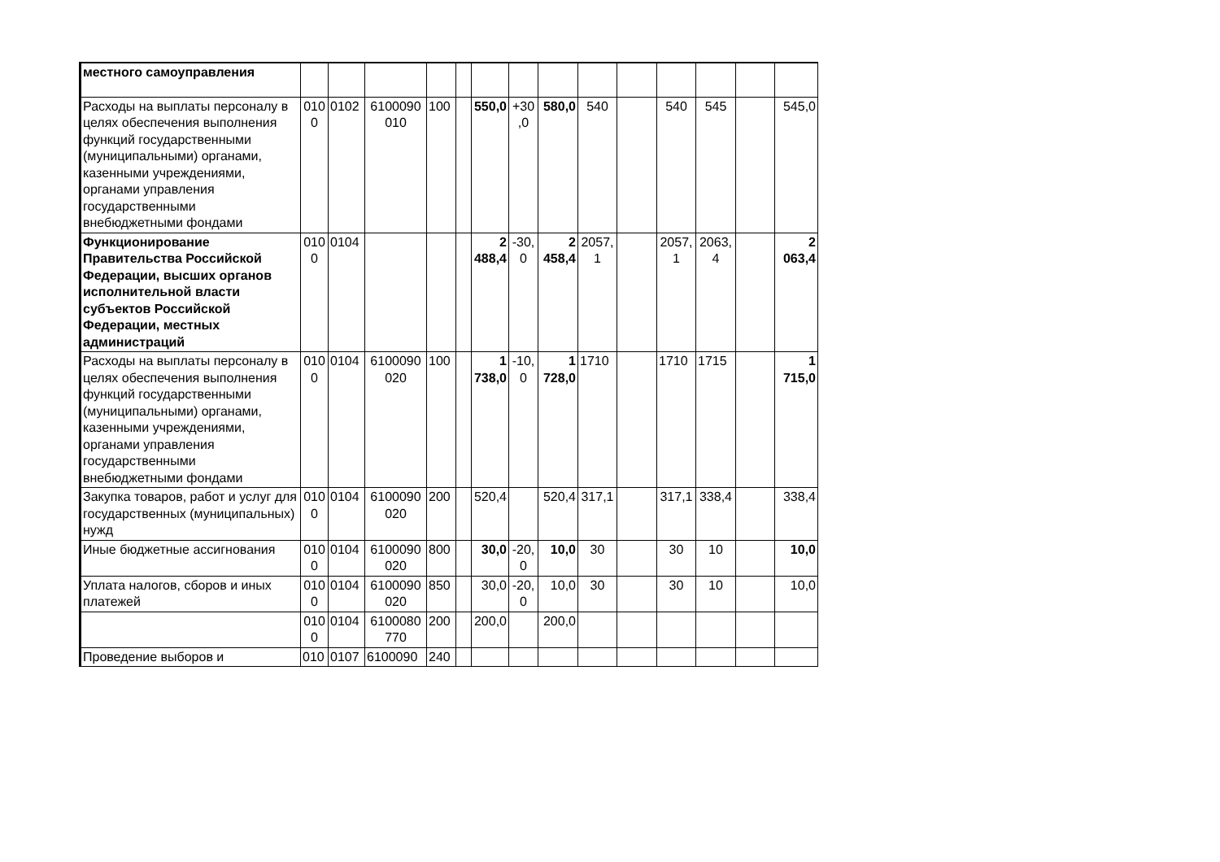| местного самоуправления | | | | | | | | | | | | | | |
| Расходы на выплаты персоналу в целях обеспечения выполнения функций государственными (муниципальными) органами, казенными учреждениями, органами управления государственными внебюджетными фондами | 0100 | 0102 | 6100090010 | 100 | | 550,0 | +30,0 | 580,0 | 540 | | 540 | 545 | | 545,0 |
| Функционирование Правительства Российской Федерации, высших органов исполнительной власти субъектов Российской Федерации, местных администраций | 0100 | 0104 | | | | 2 488,4 | -30,0 | 2 458,4 | 2057,1 | | 2057,1 | 2063,4 | | 2 063,4 |
| Расходы на выплаты персоналу в целях обеспечения выполнения функций государственными (муниципальными) органами, казенными учреждениями, органами управления государственными внебюджетными фондами | 0100 | 0104 | 6100090020 | 100 | | 1 738,0 | -10,0 | 1 728,0 | 1710 | | 1710 | 1715 | | 1 715,0 |
| Закупка товаров, работ и услуг для государственных (муниципальных) нужд | 0100 | 0104 | 6100090020 | 200 | | 520,4 | | 520,4 | 317,1 | | 317,1 | 338,4 | | 338,4 |
| Иные бюджетные ассигнования | 0100 | 0104 | 6100090020 | 800 | | 30,0 | -20,0 | 10,0 | 30 | | 30 | 10 | | 10,0 |
| Уплата налогов, сборов и иных платежей | 0100 | 0104 | 6100090020 | 850 | | 30,0 | -20,0 | 10,0 | 30 | | 30 | 10 | | 10,0 |
| | 0100 | 0104 | 6100080770 | 200 | | 200,0 | | 200,0 | | | | | | |
| Проведение выборов и | 010 | 0107 | 6100090 | 240 | | | | | | | | | | |